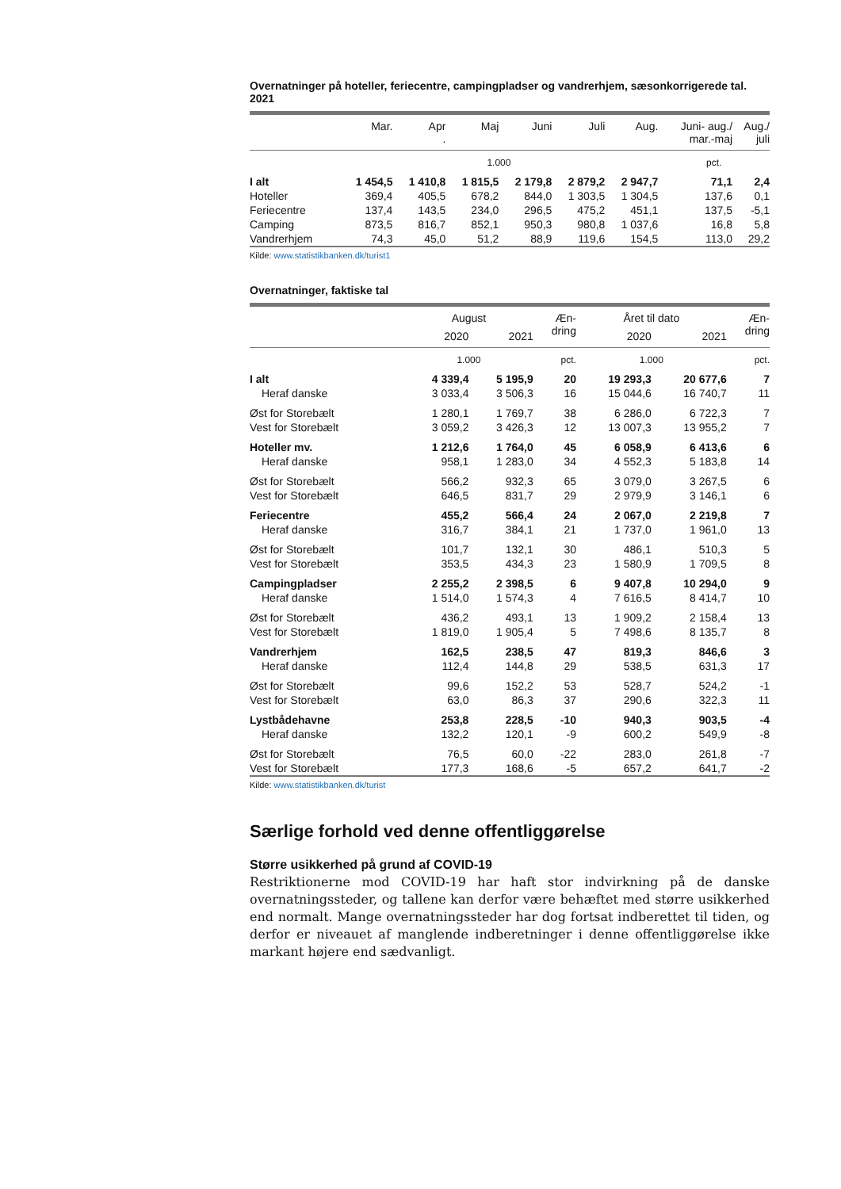Overnatninger på hoteller, feriecentre, campingpladser og vandrerhjem, sæsonkorrigerede tal. 2021
| | Mar. | Apr . | Maj | Juni | Juli | Aug. | Juni- aug./ mar.-maj | Aug./ juli |
| --- | --- | --- | --- | --- | --- | --- | --- | --- |
| | 1.000 | | | | | | pct. | |
| I alt | 1 454,5 | 1 410,8 | 1 815,5 | 2 179,8 | 2 879,2 | 2 947,7 | 71,1 | 2,4 |
| Hoteller | 369,4 | 405,5 | 678,2 | 844,0 | 1 303,5 | 1 304,5 | 137,6 | 0,1 |
| Feriecentre | 137,4 | 143,5 | 234,0 | 296,5 | 475,2 | 451,1 | 137,5 | -5,1 |
| Camping | 873,5 | 816,7 | 852,1 | 950,3 | 980,8 | 1 037,6 | 16,8 | 5,8 |
| Vandrerhjem | 74,3 | 45,0 | 51,2 | 88,9 | 119,6 | 154,5 | 113,0 | 29,2 |
Kilde: www.statistikbanken.dk/turist1
Overnatninger, faktiske tal
| | August | | Æn- dring | Året til dato | | Æn- dring |
| --- | --- | --- | --- | --- | --- | --- |
| | 2020 | 2021 | | 2020 | 2021 | |
| | 1.000 | | pct. | 1.000 | | pct. |
| I alt | 4 339,4 | 5 195,9 | 20 | 19 293,3 | 20 677,6 | 7 |
| Heraf danske | 3 033,4 | 3 506,3 | 16 | 15 044,6 | 16 740,7 | 11 |
| Øst for Storebælt | 1 280,1 | 1 769,7 | 38 | 6 286,0 | 6 722,3 | 7 |
| Vest for Storebælt | 3 059,2 | 3 426,3 | 12 | 13 007,3 | 13 955,2 | 7 |
| Hoteller mv. | 1 212,6 | 1 764,0 | 45 | 6 058,9 | 6 413,6 | 6 |
| Heraf danske | 958,1 | 1 283,0 | 34 | 4 552,3 | 5 183,8 | 14 |
| Øst for Storebælt | 566,2 | 932,3 | 65 | 3 079,0 | 3 267,5 | 6 |
| Vest for Storebælt | 646,5 | 831,7 | 29 | 2 979,9 | 3 146,1 | 6 |
| Feriecentre | 455,2 | 566,4 | 24 | 2 067,0 | 2 219,8 | 7 |
| Heraf danske | 316,7 | 384,1 | 21 | 1 737,0 | 1 961,0 | 13 |
| Øst for Storebælt | 101,7 | 132,1 | 30 | 486,1 | 510,3 | 5 |
| Vest for Storebælt | 353,5 | 434,3 | 23 | 1 580,9 | 1 709,5 | 8 |
| Campingpladser | 2 255,2 | 2 398,5 | 6 | 9 407,8 | 10 294,0 | 9 |
| Heraf danske | 1 514,0 | 1 574,3 | 4 | 7 616,5 | 8 414,7 | 10 |
| Øst for Storebælt | 436,2 | 493,1 | 13 | 1 909,2 | 2 158,4 | 13 |
| Vest for Storebælt | 1 819,0 | 1 905,4 | 5 | 7 498,6 | 8 135,7 | 8 |
| Vandrerhjem | 162,5 | 238,5 | 47 | 819,3 | 846,6 | 3 |
| Heraf danske | 112,4 | 144,8 | 29 | 538,5 | 631,3 | 17 |
| Øst for Storebælt | 99,6 | 152,2 | 53 | 528,7 | 524,2 | -1 |
| Vest for Storebælt | 63,0 | 86,3 | 37 | 290,6 | 322,3 | 11 |
| Lystbådehavne | 253,8 | 228,5 | -10 | 940,3 | 903,5 | -4 |
| Heraf danske | 132,2 | 120,1 | -9 | 600,2 | 549,9 | -8 |
| Øst for Storebælt | 76,5 | 60,0 | -22 | 283,0 | 261,8 | -7 |
| Vest for Storebælt | 177,3 | 168,6 | -5 | 657,2 | 641,7 | -2 |
Kilde: www.statistikbanken.dk/turist
Særlige forhold ved denne offentliggørelse
Større usikkerhed på grund af COVID-19
Restriktionerne mod COVID-19 har haft stor indvirkning på de danske overnatningssteder, og tallene kan derfor være behæftet med større usikkerhed end normalt. Mange overnatningssteder har dog fortsat indberettet til tiden, og derfor er niveauet af manglende indberetninger i denne offentliggørelse ikke markant højere end sædvanligt.